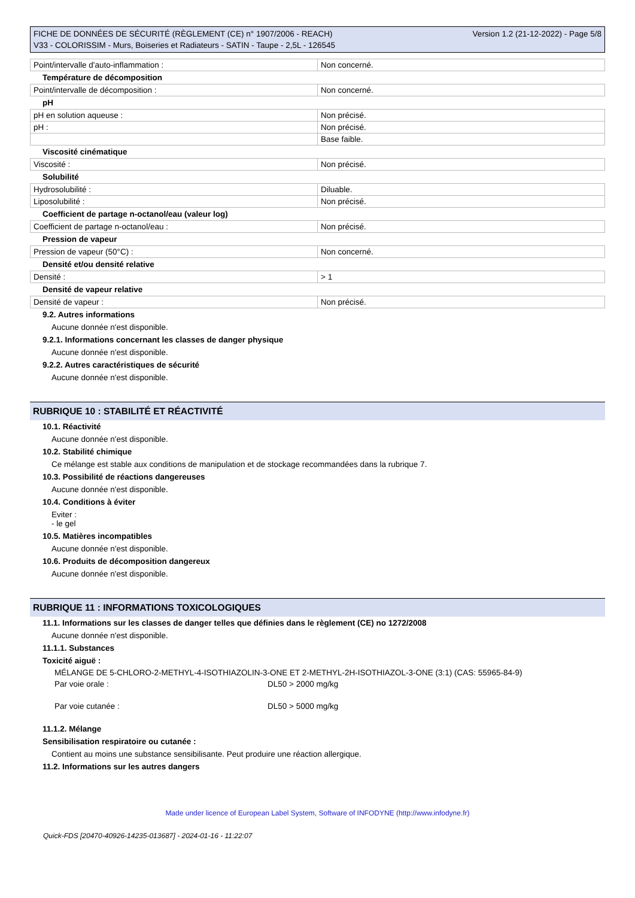FICHE DE DONNÉES DE SÉCURITÉ (RÈGLEMENT (CE) n° 1907/2006 - REACH)
V33 - COLORISSIM - Murs, Boiseries et Radiateurs - SATIN - Taupe - 2,5L - 126545
Version 1.2 (21-12-2022) - Page 5/8
| Point/intervalle d'auto-inflammation : | Non concerné. |
Température de décomposition
| Point/intervalle de décomposition : | Non concerné. |
pH
| pH en solution aqueuse : | Non précisé. |
| pH : | Non précisé. |
| | Base faible. |
Viscosité cinématique
| Viscosité : | Non précisé. |
Solubilité
| Hydrosolubilité : | Diluable. |
| Liposolubilité : | Non précisé. |
Coefficient de partage n-octanol/eau (valeur log)
| Coefficient de partage n-octanol/eau : | Non précisé. |
Pression de vapeur
| Pression de vapeur (50°C) : | Non concerné. |
Densité et/ou densité relative
| Densité : | > 1 |
Densité de vapeur relative
| Densité de vapeur : | Non précisé. |
9.2. Autres informations
Aucune donnée n'est disponible.
9.2.1. Informations concernant les classes de danger physique
Aucune donnée n'est disponible.
9.2.2. Autres caractéristiques de sécurité
Aucune donnée n'est disponible.
RUBRIQUE 10 : STABILITÉ ET RÉACTIVITÉ
10.1. Réactivité
Aucune donnée n'est disponible.
10.2. Stabilité chimique
Ce mélange est stable aux conditions de manipulation et de stockage recommandées dans la rubrique 7.
10.3. Possibilité de réactions dangereuses
Aucune donnée n'est disponible.
10.4. Conditions à éviter
Eviter :
- le gel
10.5. Matières incompatibles
Aucune donnée n'est disponible.
10.6. Produits de décomposition dangereux
Aucune donnée n'est disponible.
RUBRIQUE 11 : INFORMATIONS TOXICOLOGIQUES
11.1. Informations sur les classes de danger telles que définies dans le règlement (CE) no 1272/2008
Aucune donnée n'est disponible.
11.1.1. Substances
Toxicité aiguë :
MÉLANGE DE 5-CHLORO-2-METHYL-4-ISOTHIAZOLIN-3-ONE ET 2-METHYL-2H-ISOTHIAZOL-3-ONE (3:1) (CAS: 55965-84-9)
Par voie orale : DL50 > 2000 mg/kg
Par voie cutanée : DL50 > 5000 mg/kg
11.1.2. Mélange
Sensibilisation respiratoire ou cutanée :
Contient au moins une substance sensibilisante. Peut produire une réaction allergique.
11.2. Informations sur les autres dangers
Made under licence of European Label System, Software of INFODYNE (http://www.infodyne.fr)
Quick-FDS [20470-40926-14235-013687] - 2024-01-16 - 11:22:07